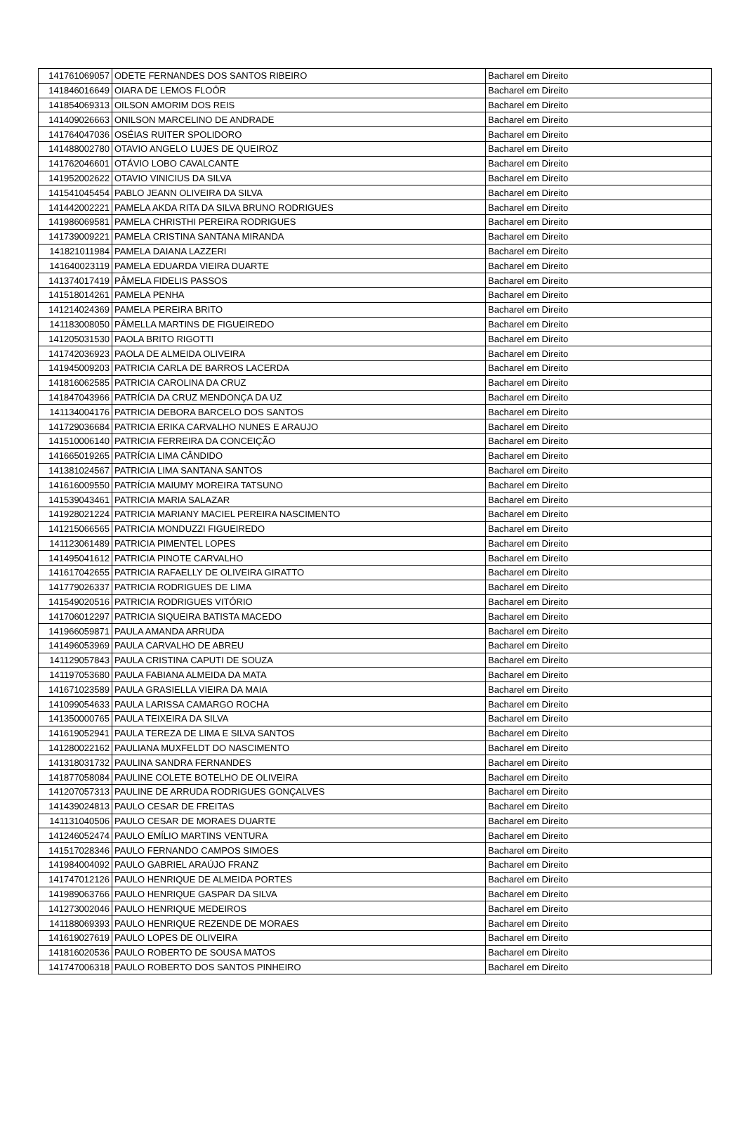| 141761069057 | ODETE FERNANDES DOS SANTOS RIBEIRO | Bacharel em Direito |
| 141846016649 | OIARA DE LEMOS FLOÔR | Bacharel em Direito |
| 141854069313 | OILSON AMORIM DOS REIS | Bacharel em Direito |
| 141409026663 | ONILSON MARCELINO DE ANDRADE | Bacharel em Direito |
| 141764047036 | OSÉIAS RUITER SPOLIDORO | Bacharel em Direito |
| 141488002780 | OTAVIO ANGELO LUJES DE QUEIROZ | Bacharel em Direito |
| 141762046601 | OTÁVIO LOBO CAVALCANTE | Bacharel em Direito |
| 141952002622 | OTAVIO VINICIUS DA SILVA | Bacharel em Direito |
| 141541045454 | PABLO JEANN OLIVEIRA DA SILVA | Bacharel em Direito |
| 141442002221 | PAMELA AKDA RITA DA SILVA BRUNO RODRIGUES | Bacharel em Direito |
| 141986069581 | PAMELA CHRISTHI PEREIRA RODRIGUES | Bacharel em Direito |
| 141739009221 | PAMELA CRISTINA SANTANA MIRANDA | Bacharel em Direito |
| 141821011984 | PAMELA DAIANA LAZZERI | Bacharel em Direito |
| 141640023119 | PAMELA EDUARDA VIEIRA DUARTE | Bacharel em Direito |
| 141374017419 | PÂMELA FIDELIS PASSOS | Bacharel em Direito |
| 141518014261 | PAMELA PENHA | Bacharel em Direito |
| 141214024369 | PAMELA PEREIRA BRITO | Bacharel em Direito |
| 141183008050 | PÂMELLA MARTINS DE FIGUEIREDO | Bacharel em Direito |
| 141205031530 | PAOLA BRITO RIGOTTI | Bacharel em Direito |
| 141742036923 | PAOLA DE ALMEIDA OLIVEIRA | Bacharel em Direito |
| 141945009203 | PATRICIA CARLA DE BARROS LACERDA | Bacharel em Direito |
| 141816062585 | PATRICIA CAROLINA DA CRUZ | Bacharel em Direito |
| 141847043966 | PATRÍCIA DA CRUZ MENDONÇA DA UZ | Bacharel em Direito |
| 141134004176 | PATRICIA DEBORA BARCELO DOS SANTOS | Bacharel em Direito |
| 141729036684 | PATRICIA ERIKA CARVALHO NUNES E ARAUJO | Bacharel em Direito |
| 141510006140 | PATRICIA FERREIRA DA CONCEIÇÃO | Bacharel em Direito |
| 141665019265 | PATRÍCIA LIMA CÂNDIDO | Bacharel em Direito |
| 141381024567 | PATRICIA LIMA SANTANA SANTOS | Bacharel em Direito |
| 141616009550 | PATRÍCIA MAIUMY MOREIRA TATSUNO | Bacharel em Direito |
| 141539043461 | PATRICIA MARIA SALAZAR | Bacharel em Direito |
| 141928021224 | PATRICIA MARIANY MACIEL PEREIRA NASCIMENTO | Bacharel em Direito |
| 141215066565 | PATRICIA MONDUZZI FIGUEIREDO | Bacharel em Direito |
| 141123061489 | PATRICIA PIMENTEL LOPES | Bacharel em Direito |
| 141495041612 | PATRICIA PINOTE CARVALHO | Bacharel em Direito |
| 141617042655 | PATRICIA RAFAELLY DE OLIVEIRA GIRATTO | Bacharel em Direito |
| 141779026337 | PATRICIA RODRIGUES DE LIMA | Bacharel em Direito |
| 141549020516 | PATRICIA RODRIGUES VITÓRIO | Bacharel em Direito |
| 141706012297 | PATRICIA SIQUEIRA BATISTA MACEDO | Bacharel em Direito |
| 141966059871 | PAULA AMANDA ARRUDA | Bacharel em Direito |
| 141496053969 | PAULA CARVALHO DE ABREU | Bacharel em Direito |
| 141129057843 | PAULA CRISTINA CAPUTI DE SOUZA | Bacharel em Direito |
| 141197053680 | PAULA FABIANA ALMEIDA DA MATA | Bacharel em Direito |
| 141671023589 | PAULA GRASIELLA VIEIRA DA MAIA | Bacharel em Direito |
| 141099054633 | PAULA LARISSA CAMARGO ROCHA | Bacharel em Direito |
| 141350000765 | PAULA TEIXEIRA DA SILVA | Bacharel em Direito |
| 141619052941 | PAULA TEREZA DE LIMA E SILVA SANTOS | Bacharel em Direito |
| 141280022162 | PAULIANA MUXFELDT DO NASCIMENTO | Bacharel em Direito |
| 141318031732 | PAULINA SANDRA FERNANDES | Bacharel em Direito |
| 141877058084 | PAULINE COLETE BOTELHO DE OLIVEIRA | Bacharel em Direito |
| 141207057313 | PAULINE DE ARRUDA RODRIGUES GONÇALVES | Bacharel em Direito |
| 141439024813 | PAULO CESAR DE FREITAS | Bacharel em Direito |
| 141131040506 | PAULO CESAR DE MORAES DUARTE | Bacharel em Direito |
| 141246052474 | PAULO EMÍLIO MARTINS VENTURA | Bacharel em Direito |
| 141517028346 | PAULO FERNANDO CAMPOS SIMOES | Bacharel em Direito |
| 141984004092 | PAULO GABRIEL ARAÚJO FRANZ | Bacharel em Direito |
| 141747012126 | PAULO HENRIQUE DE ALMEIDA PORTES | Bacharel em Direito |
| 141989063766 | PAULO HENRIQUE GASPAR DA SILVA | Bacharel em Direito |
| 141273002046 | PAULO HENRIQUE MEDEIROS | Bacharel em Direito |
| 141188069393 | PAULO HENRIQUE REZENDE DE MORAES | Bacharel em Direito |
| 141619027619 | PAULO LOPES DE OLIVEIRA | Bacharel em Direito |
| 141816020536 | PAULO ROBERTO DE SOUSA MATOS | Bacharel em Direito |
| 141747006318 | PAULO ROBERTO DOS SANTOS PINHEIRO | Bacharel em Direito |